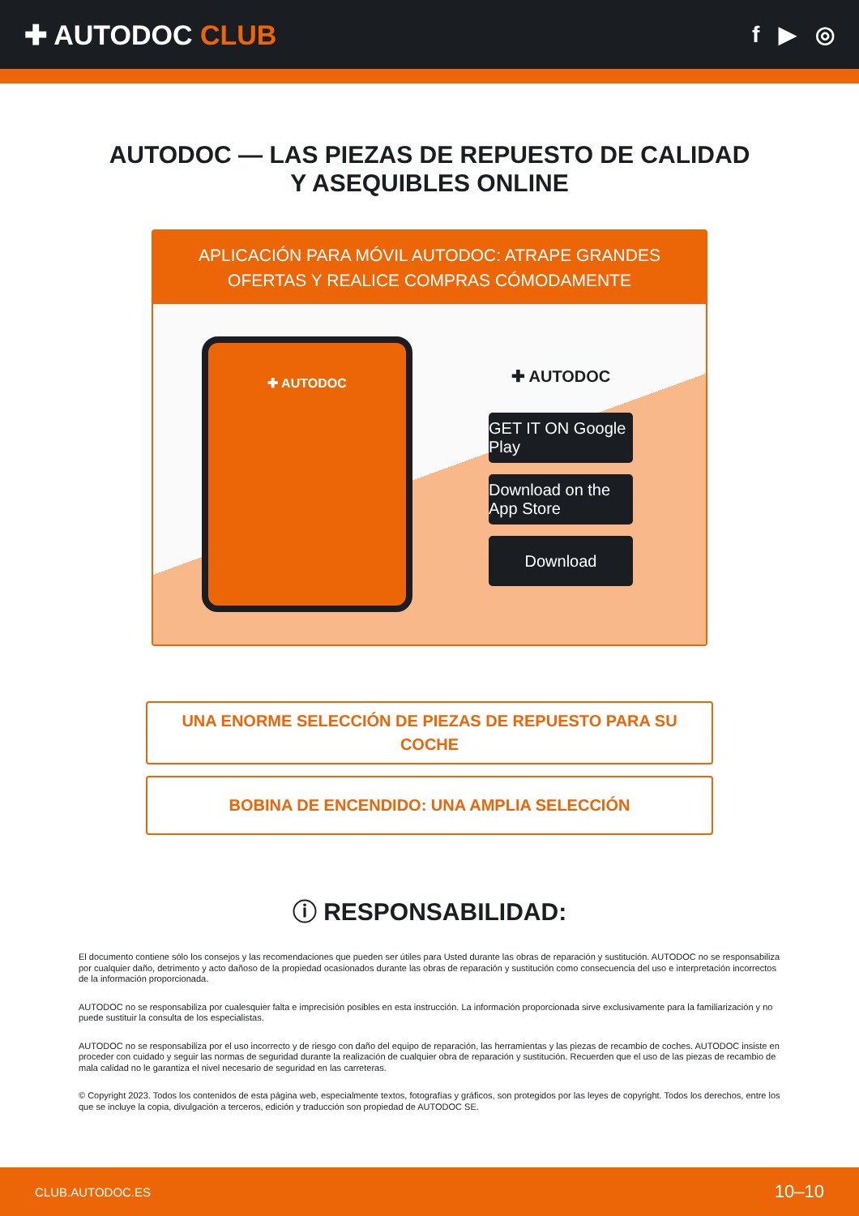✚ AUTODOC CLUB
f ▶ ◎
AUTODOC — LAS PIEZAS DE REPUESTO DE CALIDAD
Y ASEQUIBLES ONLINE
APLICACIÓN PARA MÓVIL AUTODOC: ATRAPE GRANDES OFERTAS Y REALICE COMPRAS CÓMODAMENTE
✚ AUTODOC
✚ AUTODOC
GET IT ON Google Play
Download on the App Store
Download
UNA ENORME SELECCIÓN DE PIEZAS DE REPUESTO PARA SU COCHE
BOBINA DE ENCENDIDO: UNA AMPLIA SELECCIÓN
ⓘ RESPONSABILIDAD:
El documento contiene sólo los consejos y las recomendaciones que pueden ser útiles para Usted durante las obras de reparación y sustitución. AUTODOC no se responsabiliza por cualquier daño, detrimento y acto dañoso de la propiedad ocasionados durante las obras de reparación y sustitución como consecuencia del uso e interpretación incorrectos de la información proporcionada.
AUTODOC no se responsabiliza por cualesquier falta e imprecisión posibles en esta instrucción. La información proporcionada sirve exclusivamente para la familiarización y no puede sustituir la consulta de los especialistas.
AUTODOC no se responsabiliza por el uso incorrecto y de riesgo con daño del equipo de reparación, las herramientas y las piezas de recambio de coches. AUTODOC insiste en proceder con cuidado y seguir las normas de seguridad durante la realización de cualquier obra de reparación y sustitución. Recuerden que el uso de las piezas de recambio de mala calidad no le garantiza el nivel necesario de seguridad en las carreteras.
© Copyright 2023. Todos los contenidos de esta página web, especialmente textos, fotografías y gráficos, son protegidos por las leyes de copyright. Todos los derechos, entre los que se incluye la copia, divulgación a terceros, edición y traducción son propiedad de AUTODOC SE.
CLUB.AUTODOC.ES 10–10